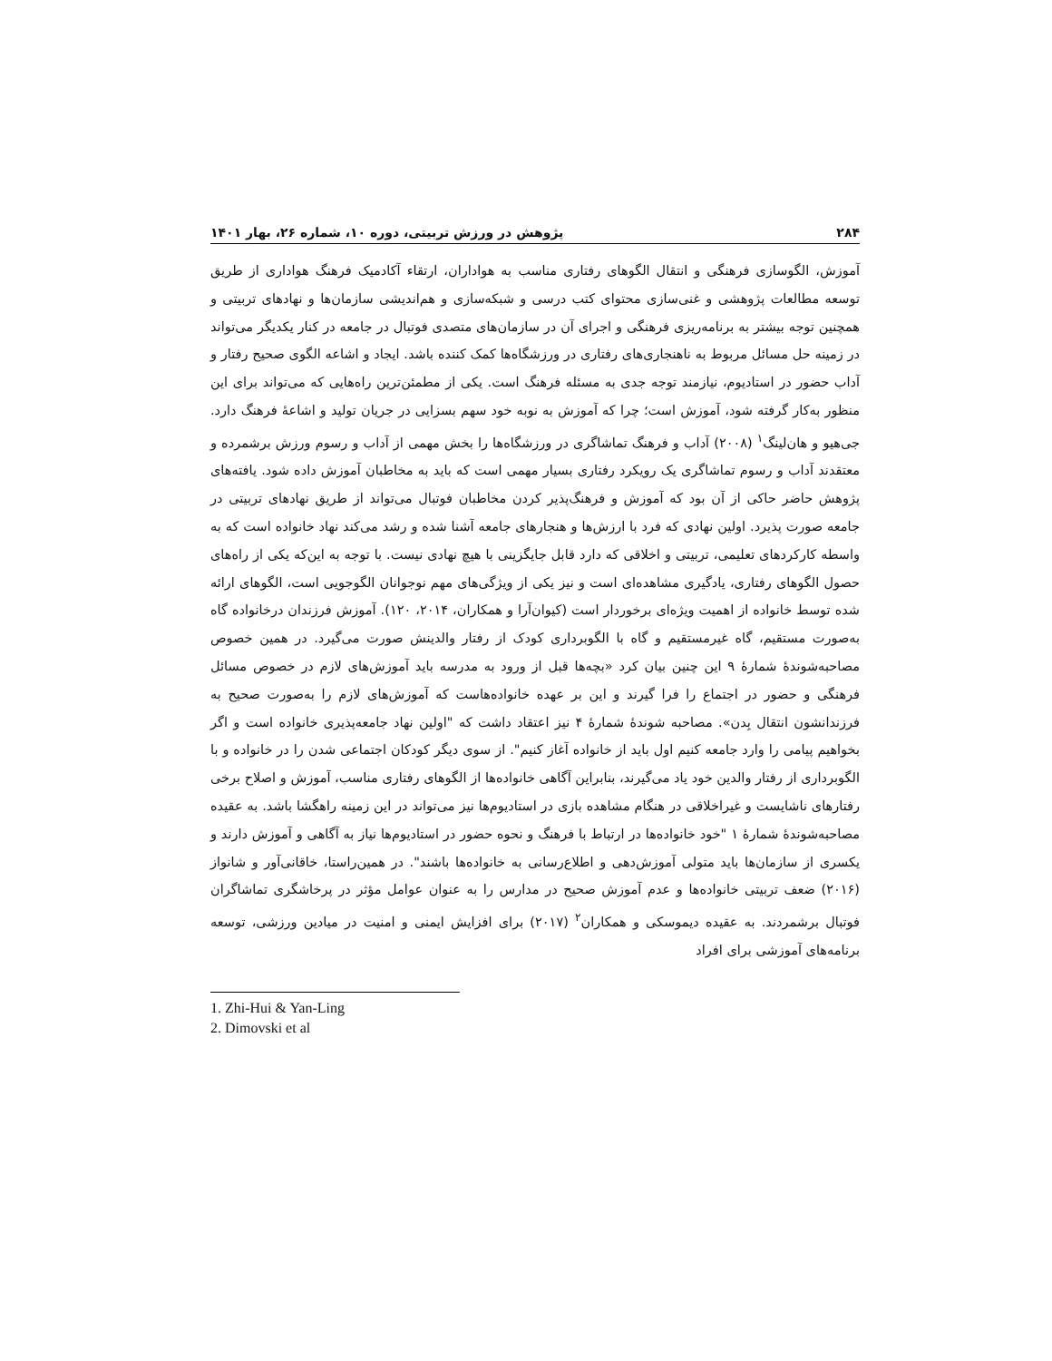۲۸۴ پژوهش در ورزش تربیتی، دوره ۱۰، شماره ۲۶، بهار ۱۴۰۱
آموزش، الگوسازی فرهنگی و انتقال الگوهای رفتاری مناسب به هواداران، ارتقاء آکادمیک فرهنگ هواداری از طریق توسعه مطالعات پژوهشی و غنی‌سازی محتوای کتب درسی و شبکه‌سازی و هم‌اندیشی سازمان‌ها و نهادهای تربیتی و همچنین توجه بیشتر به برنامه‌ریزی فرهنگی و اجرای آن در سازمان‌های متصدی فوتبال در جامعه در کنار یکدیگر می‌تواند در زمینه حل مسائل مربوط به ناهنجاری‌های رفتاری در ورزشگاه‌ها کمک کننده باشد. ایجاد و اشاعه الگوی صحیح رفتار و آداب حضور در استادیوم، نیازمند توجه جدی به مسئله فرهنگ است. یکی از مطمئن‌ترین راه‌هایی که می‌تواند برای این منظور به‌کار گرفته شود، آموزش است؛ چرا که آموزش به نوبه خود سهم بسزایی در جریان تولید و اشاعهٔ فرهنگ دارد. جی‌هیو و هان‌لینگ<sup>۱</sup> (۲۰۰۸) آداب و فرهنگ تماشاگری در ورزشگاه‌ها را بخش مهمی از آداب و رسوم ورزش برشمرده و معتقدند آداب و رسوم تماشاگری یک رویکرد رفتاری بسیار مهمی است که باید به مخاطبان آموزش داده شود. یافته‌های پژوهش حاضر حاکی از آن بود که آموزش و فرهنگ‌پذیر کردن مخاطبان فوتبال می‌تواند از طریق نهادهای تربیتی در جامعه صورت پذیرد. اولین نهادی که فرد با ارزش‌ها و هنجارهای جامعه آشنا شده و رشد می‌کند نهاد خانواده است که به واسطه کارکردهای تعلیمی، تربیتی و اخلاقی که دارد قابل جایگزینی با هیچ نهادی نیست. با توجه به این‌که یکی از راه‌های حصول الگوهای رفتاری، یادگیری مشاهده‌ای است و نیز یکی از ویژگی‌های مهم نوجوانان الگوجویی است، الگوهای ارائه شده توسط خانواده از اهمیت ویژه‌ای برخوردار است (کیوان‌آرا و همکاران، ۲۰۱۴، ۱۲۰). آموزش فرزندان درخانواده گاه به‌صورت مستقیم، گاه غیرمستقیم و گاه با الگوبرداری کودک از رفتار والدینش صورت می‌گیرد. در همین خصوص مصاحبه‌شوندهٔ شمارهٔ ۹ این چنین بیان کرد «بچه‌ها قبل از ورود به مدرسه باید آموزش‌های لازم در خصوص مسائل فرهنگی و حضور در اجتماع را فرا گیرند و این بر عهده خانواده‌هاست که آموزش‌های لازم را به‌صورت صحیح به فرزندانشون انتقال بِدن». مصاحبه شوندهٔ شمارهٔ ۴ نیز اعتقاد داشت که "اولین نهاد جامعه‌پذیری خانواده است و اگر بخواهیم پیامی را وارد جامعه کنیم اول باید از خانواده آغاز کنیم". از سوی دیگر کودکان اجتماعی شدن را در خانواده و با الگوبرداری از رفتار والدین خود یاد می‌گیرند، بنابراین آگاهی خانواده‌ها از الگوهای رفتاری مناسب، آموزش و اصلاح برخی رفتارهای ناشایست و غیراخلاقی در هنگام مشاهده بازی در استادیوم‌ها نیز می‌تواند در این زمینه راهگشا باشد. به عقیده مصاحبه‌شوندهٔ شمارهٔ ۱ "خود خانواده‌ها در ارتباط با فرهنگ و نحوه حضور در استادیوم‌ها نیاز به آگاهی و آموزش دارند و یکسری از سازمان‌ها باید متولی آموزش‌دهی و اطلاع‌رسانی به خانواده‌ها باشند". در همین‌راستا، خاقانی‌آور و شانواز (۲۰۱۶) ضعف تربیتی خانواده‌ها و عدم آموزش صحیح در مدارس را به عنوان عوامل مؤثر در پرخاشگری تماشاگران فوتبال برشمردند. به عقیده دیموسکی و همکاران<sup>۲</sup> (۲۰۱۷) برای افزایش ایمنی و امنیت در میادین ورزشی، توسعه برنامه‌های آموزشی برای افراد
1. Zhi-Hui & Yan-Ling
2. Dimovski et al